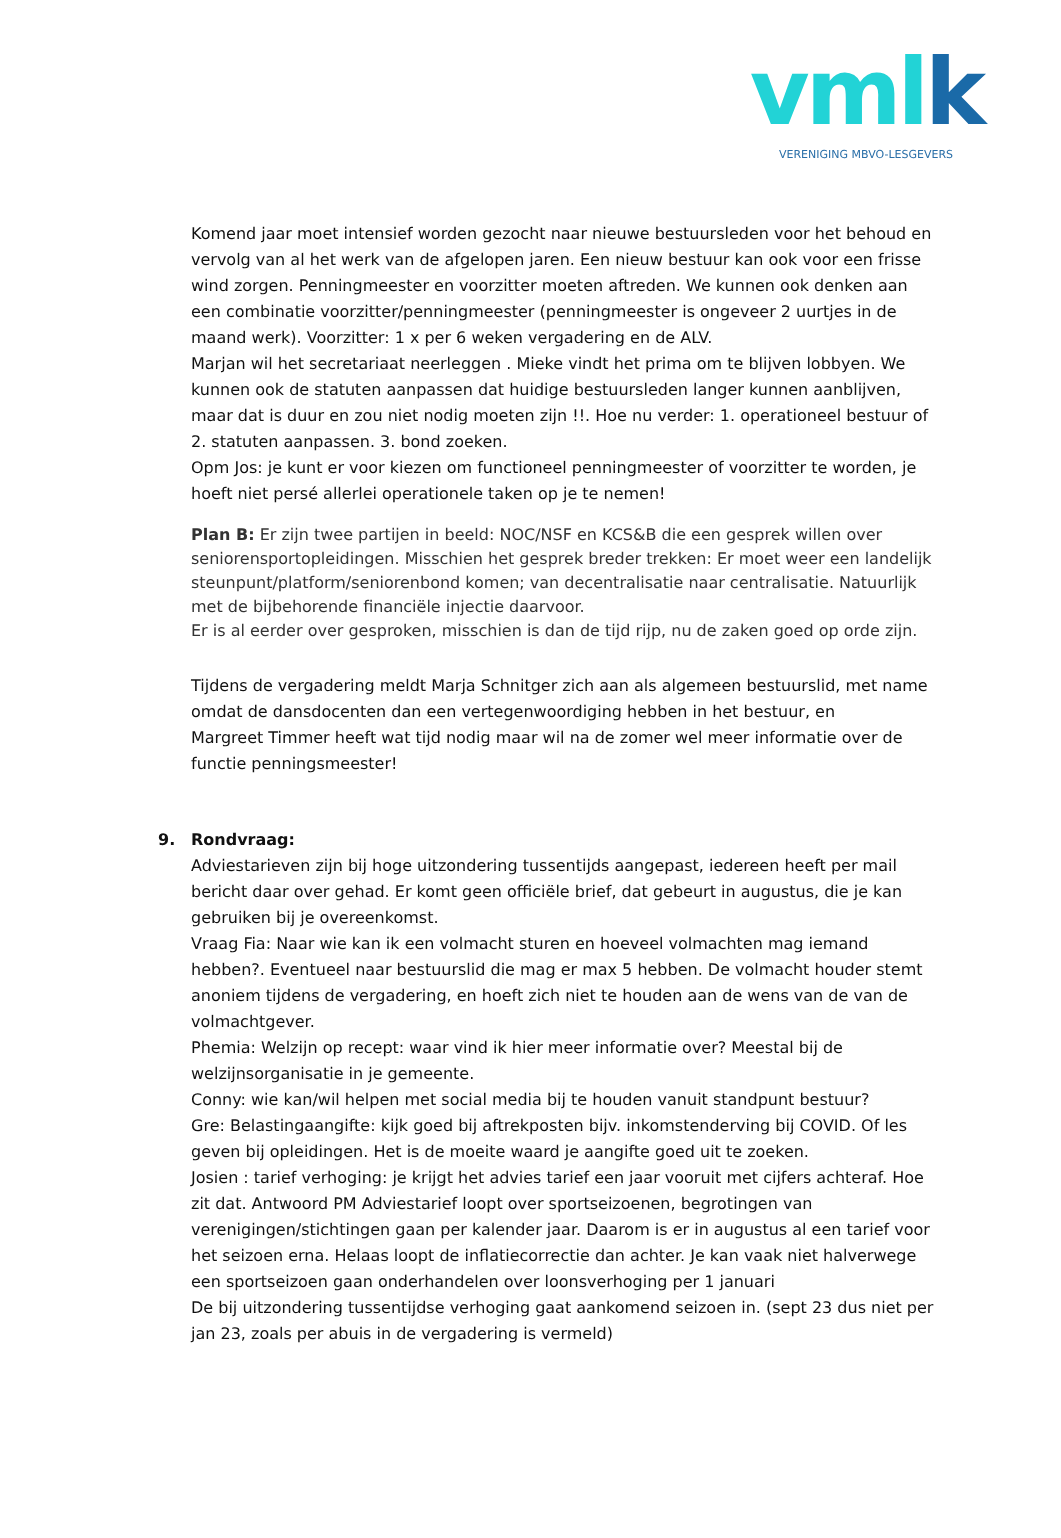vmlk
VERENIGING MBVO-LESGEVERS
Komend jaar moet intensief worden gezocht naar nieuwe bestuursleden voor het behoud en vervolg van al het werk van de afgelopen jaren. Een nieuw bestuur kan ook voor een frisse wind zorgen. Penningmeester en voorzitter moeten aftreden. We kunnen ook denken aan een combinatie voorzitter/penningmeester (penningmeester is ongeveer 2 uurtjes in de maand werk). Voorzitter: 1 x per 6 weken vergadering en de ALV.
Marjan wil het secretariaat neerleggen . Mieke vindt het prima om te blijven lobbyen. We kunnen ook de statuten aanpassen dat huidige bestuursleden langer kunnen aanblijven, maar dat is duur en zou niet nodig moeten zijn !!. Hoe nu verder: 1. operationeel bestuur of 2. statuten aanpassen. 3. bond zoeken.
Opm Jos: je kunt er voor kiezen om functioneel penningmeester of voorzitter te worden, je hoeft niet persé allerlei operationele taken op je te nemen!
Plan B: Er zijn twee partijen in beeld: NOC/NSF en KCS&B die een gesprek willen over seniorensportopleidingen. Misschien het gesprek breder trekken: Er moet weer een landelijk steunpunt/platform/seniorenbond komen; van decentralisatie naar centralisatie. Natuurlijk met de bijbehorende financiële injectie daarvoor.
Er is al eerder over gesproken, misschien is dan de tijd rijp, nu de zaken goed op orde zijn.
Tijdens de vergadering meldt Marja Schnitger zich aan als algemeen bestuurslid, met name omdat de dansdocenten dan een vertegenwoordiging hebben in het bestuur, en
Margreet Timmer heeft wat tijd nodig maar wil na de zomer wel meer informatie over de functie penningsmeester!
9. Rondvraag:
Adviestarieven zijn bij hoge uitzondering tussentijds aangepast, iedereen heeft per mail bericht daar over gehad. Er komt geen officiële brief, dat gebeurt in augustus, die je kan gebruiken bij je overeenkomst.
Vraag Fia: Naar wie kan ik een volmacht sturen en hoeveel volmachten mag iemand hebben?. Eventueel naar bestuurslid die mag er max 5 hebben. De volmacht houder stemt anoniem tijdens de vergadering, en hoeft zich niet te houden aan de wens van de van de volmachtgever.
Phemia: Welzijn op recept: waar vind ik hier meer informatie over? Meestal bij de welzijnsorganisatie in je gemeente.
Conny: wie kan/wil helpen met social media bij te houden vanuit standpunt bestuur?
Gre: Belastingaangifte: kijk goed bij aftrekposten bijv. inkomstenderving bij COVID. Of les geven bij opleidingen. Het is de moeite waard je aangifte goed uit te zoeken.
Josien : tarief verhoging: je krijgt het advies tarief een jaar vooruit met cijfers achteraf. Hoe zit dat. Antwoord PM Adviestarief loopt over sportseizoenen, begrotingen van verenigingen/stichtingen gaan per kalender jaar. Daarom is er in augustus al een tarief voor het seizoen erna. Helaas loopt de inflatiecorrectie dan achter. Je kan vaak niet halverwege een sportseizoen gaan onderhandelen over loonsverhoging per 1 januari
De bij uitzondering tussentijdse verhoging gaat aankomend seizoen in. (sept 23 dus niet per jan 23, zoals per abuis in de vergadering is vermeld)